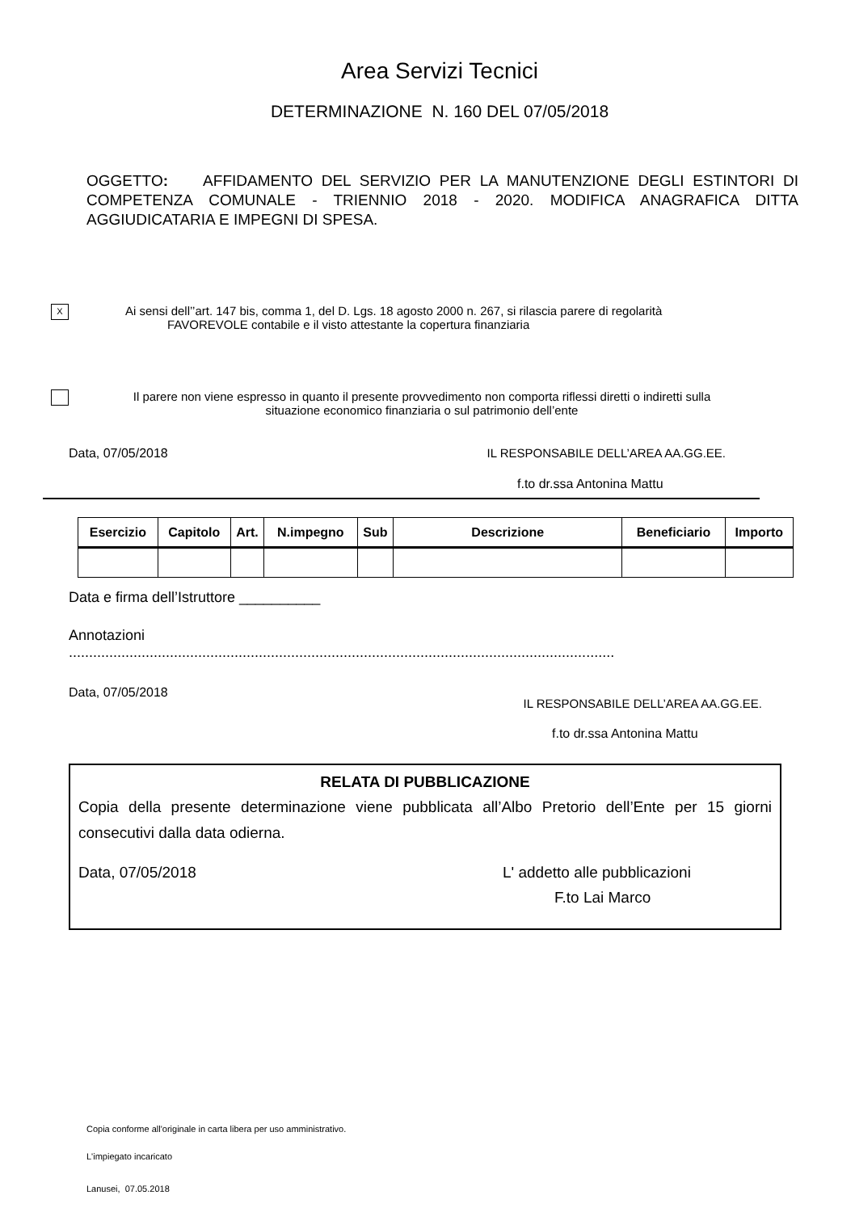Area Servizi Tecnici
DETERMINAZIONE N. 160 DEL 07/05/2018
OGGETTO: AFFIDAMENTO DEL SERVIZIO PER LA MANUTENZIONE DEGLI ESTINTORI DI COMPETENZA COMUNALE - TRIENNIO 2018 - 2020. MODIFICA ANAGRAFICA DITTA AGGIUDICATARIA E IMPEGNI DI SPESA.
X
Ai sensi dell’’art. 147 bis, comma 1, del D. Lgs. 18 agosto 2000 n. 267, si rilascia parere di regolarità
FAVOREVOLE contabile e il visto attestante la copertura finanziaria
Il parere non viene espresso in quanto il presente provvedimento non comporta riflessi diretti o indiretti sulla situazione economico finanziaria o sul patrimonio dell’ente
Data, 07/05/2018 IL RESPONSABILE DELL’AREA AA.GG.EE.
f.to dr.ssa Antonina Mattu
| Esercizio | Capitolo | Art. | N.impegno | Sub | Descrizione | Beneficiario | Importo |
| --- | --- | --- | --- | --- | --- | --- | --- |
Data e firma dell’Istruttore __________
Annotazioni
.......................................................................................................................................
Data, 07/05/2018 IL RESPONSABILE DELL’AREA AA.GG.EE.
f.to dr.ssa Antonina Mattu
RELATA DI PUBBLICAZIONE
Copia della presente determinazione viene pubblicata all’Albo Pretorio dell’Ente per 15 giorni consecutivi dalla data odierna.
Data, 07/05/2018 L' addetto alle pubblicazioni
F.to Lai Marco
Copia conforme all'originale in carta libera per uso amministrativo.
L'impiegato incaricato
Lanusei, 07.05.2018